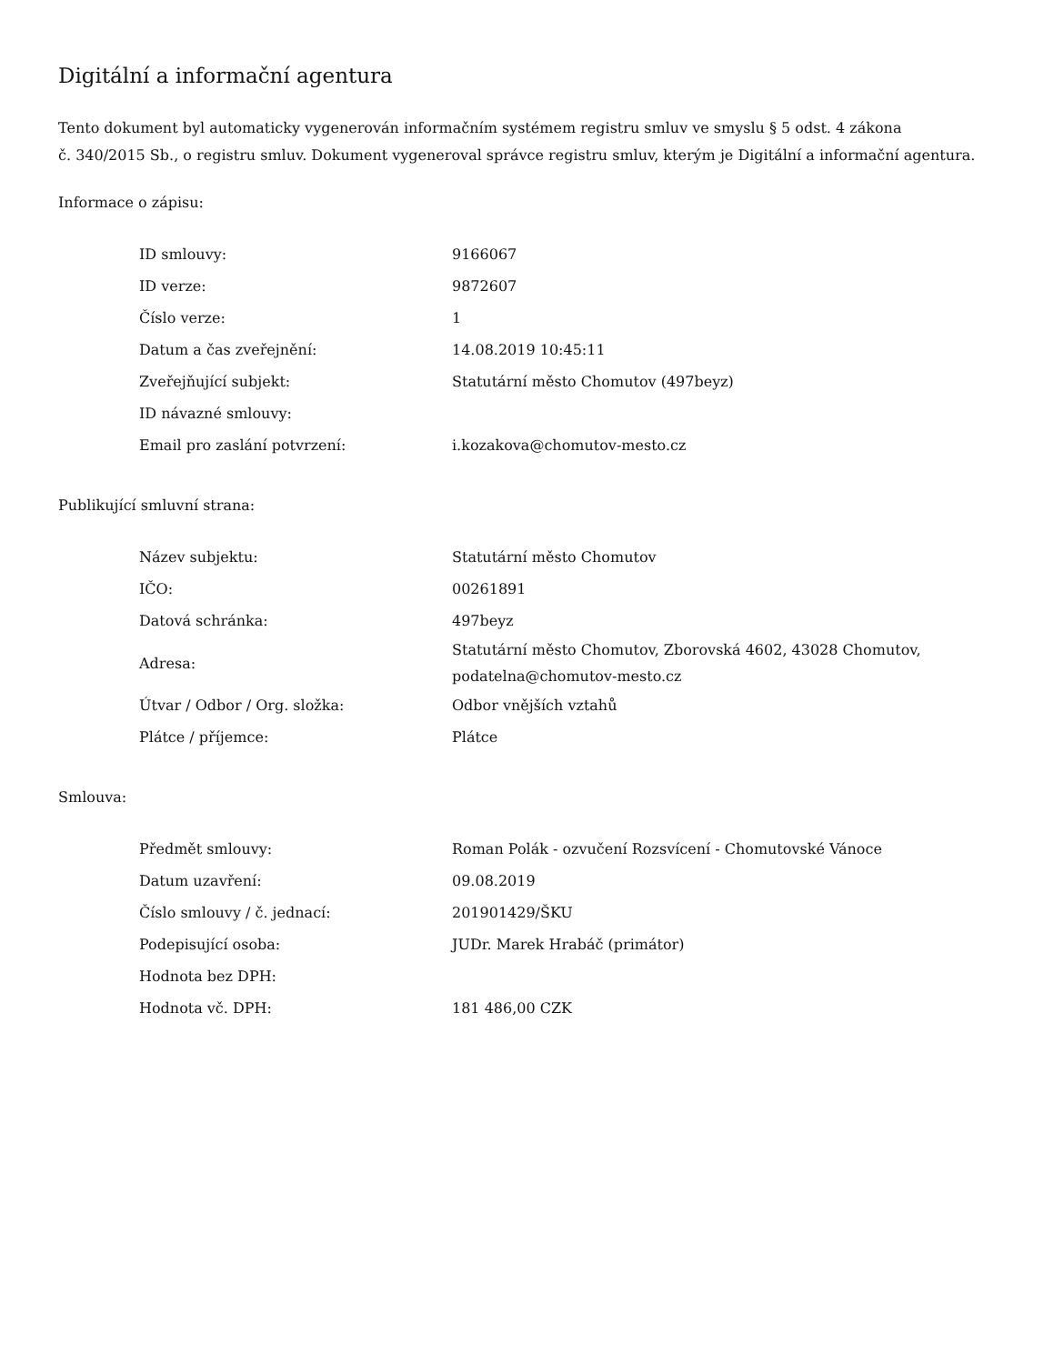Digitální a informační agentura
Tento dokument byl automaticky vygenerován informačním systémem registru smluv ve smyslu § 5 odst. 4 zákona
č. 340/2015 Sb., o registru smluv. Dokument vygeneroval správce registru smluv, kterým je Digitální a informační agentura.
Informace o zápisu:
| ID smlouvy: | 9166067 |
| ID verze: | 9872607 |
| Číslo verze: | 1 |
| Datum a čas zveřejnění: | 14.08.2019 10:45:11 |
| Zveřejňující subjekt: | Statutární město Chomutov (497beyz) |
| ID návazné smlouvy: | |
| Email pro zaslání potvrzení: | i.kozakova@chomutov-mesto.cz |
Publikující smluvní strana:
| Název subjektu: | Statutární město Chomutov |
| IČO: | 00261891 |
| Datová schránka: | 497beyz |
| Adresa: | Statutární město Chomutov, Zborovská 4602, 43028 Chomutov, podatelna@chomutov-mesto.cz |
| Útvar / Odbor / Org. složka: | Odbor vnějších vztahů |
| Plátce / příjemce: | Plátce |
Smlouva:
| Předmět smlouvy: | Roman Polák - ozvučení Rozsvícení - Chomutovské Vánoce |
| Datum uzavření: | 09.08.2019 |
| Číslo smlouvy / č. jednací: | 201901429/ŠKU |
| Podepisující osoba: | JUDr. Marek Hrabáč (primátor) |
| Hodnota bez DPH: | |
| Hodnota vč. DPH: | 181 486,00 CZK |